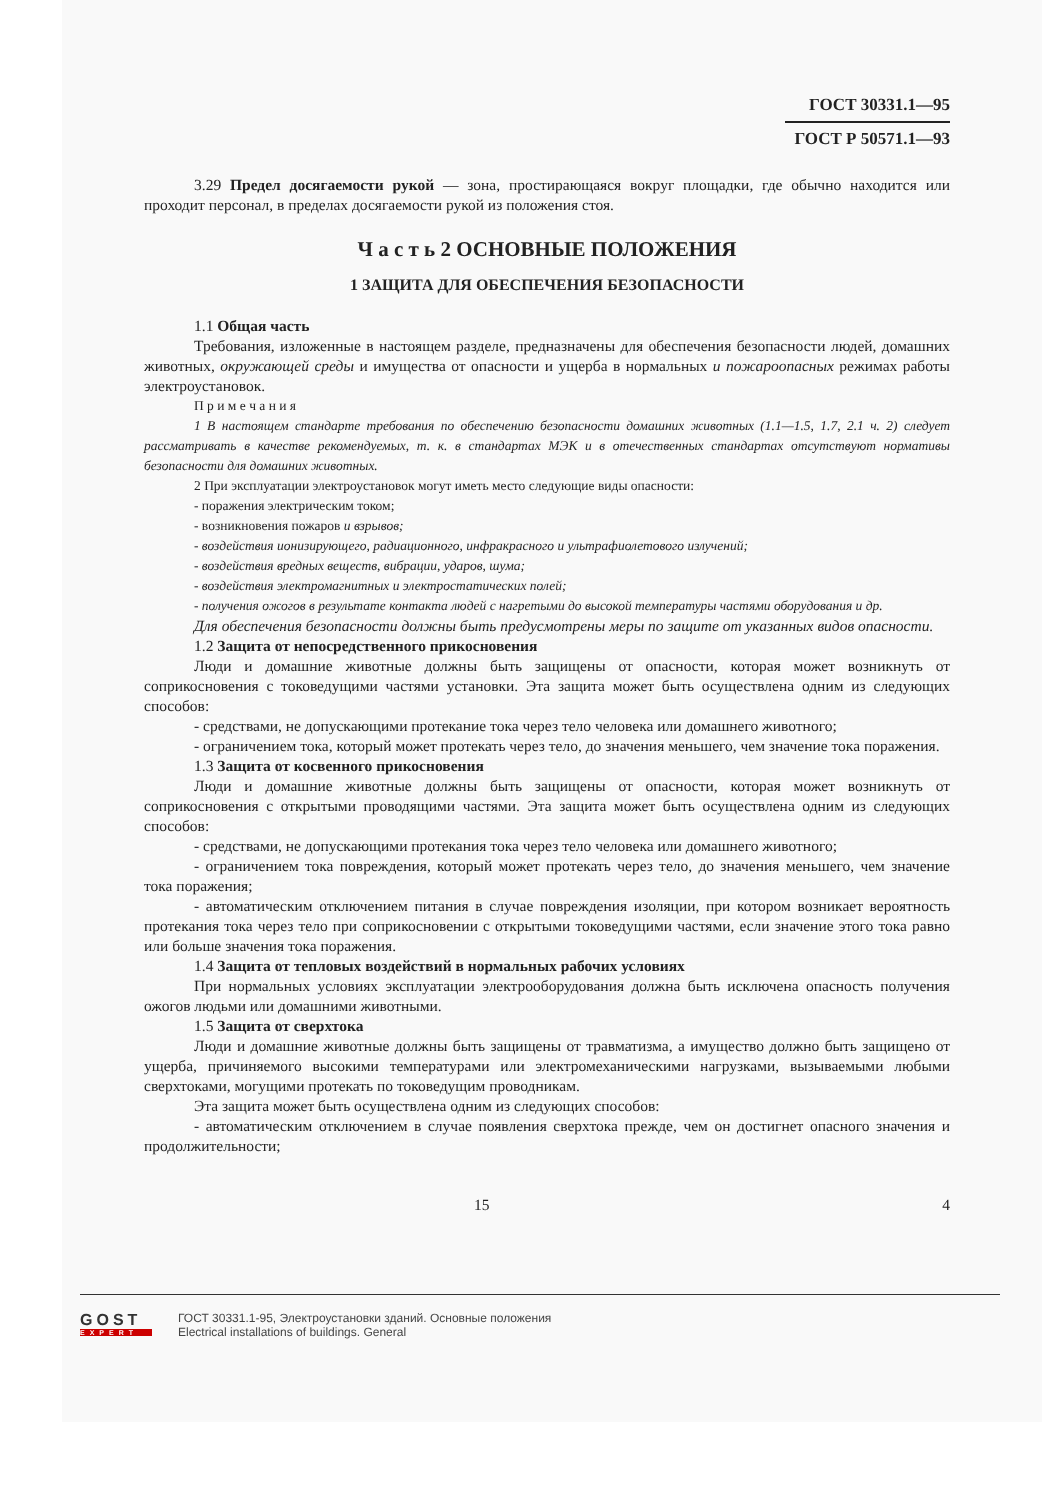ГОСТ 30331.1—95
ГОСТ Р 50571.1—93
3.29 Предел досягаемости рукой — зона, простирающаяся вокруг площадки, где обычно находится или проходит персонал, в пределах досягаемости рукой из положения стоя.
Ч а с т ь 2 ОСНОВНЫЕ ПОЛОЖЕНИЯ
1 ЗАЩИТА ДЛЯ ОБЕСПЕЧЕНИЯ БЕЗОПАСНОСТИ
1.1 Общая часть
Требования, изложенные в настоящем разделе, предназначены для обеспечения безопасности людей, домашних животных, окружающей среды и имущества от опасности и ущерба в нормальных и пожароопасных режимах работы электроустановок.
П р и м е ч а н и я
1 В настоящем стандарте требования по обеспечению безопасности домашних животных (1.1—1.5, 1.7, 2.1 ч. 2) следует рассматривать в качестве рекомендуемых, т. к. в стандартах МЭК и в отечественных стандартах отсутствуют нормативы безопасности для домашних животных.
2 При эксплуатации электроустановок могут иметь место следующие виды опасности:
- поражения электрическим током;
- возникновения пожаров и взрывов;
- воздействия ионизирующего, радиационного, инфракрасного и ультрафиолетового излучений;
- воздействия вредных веществ, вибрации, ударов, шума;
- воздействия электромагнитных и электростатических полей;
- получения ожогов в результате контакта людей с нагретыми до высокой температуры частями оборудования и др.
Для обеспечения безопасности должны быть предусмотрены меры по защите от указанных видов опасности.
1.2 Защита от непосредственного прикосновения
Люди и домашние животные должны быть защищены от опасности, которая может возникнуть от соприкосновения с токоведущими частями установки. Эта защита может быть осуществлена одним из следующих способов:
- средствами, не допускающими протекание тока через тело человека или домашнего животного;
- ограничением тока, который может протекать через тело, до значения меньшего, чем значение тока поражения.
1.3 Защита от косвенного прикосновения
Люди и домашние животные должны быть защищены от опасности, которая может возникнуть от соприкосновения с открытыми проводящими частями. Эта защита может быть осуществлена одним из следующих способов:
- средствами, не допускающими протекания тока через тело человека или домашнего животного;
- ограничением тока повреждения, который может протекать через тело, до значения меньшего, чем значение тока поражения;
- автоматическим отключением питания в случае повреждения изоляции, при котором возникает вероятность протекания тока через тело при соприкосновении с открытыми токоведущими частями, если значение этого тока равно или больше значения тока поражения.
1.4 Защита от тепловых воздействий в нормальных рабочих условиях
При нормальных условиях эксплуатации электрооборудования должна быть исключена опасность получения ожогов людьми или домашними животными.
1.5 Защита от сверхтока
Люди и домашние животные должны быть защищены от травматизма, а имущество должно быть защищено от ущерба, причиняемого высокими температурами или электромеханическими нагрузками, вызываемыми любыми сверхтоками, могущими протекать по токоведущим проводникам.
Эта защита может быть осуществлена одним из следующих способов:
- автоматическим отключением в случае появления сверхтока прежде, чем он достигнет опасного значения и продолжительности;
15 4
GOST
EXPERT
ГОСТ 30331.1-95, Электроустановки зданий. Основные положения
Electrical installations of buildings. General